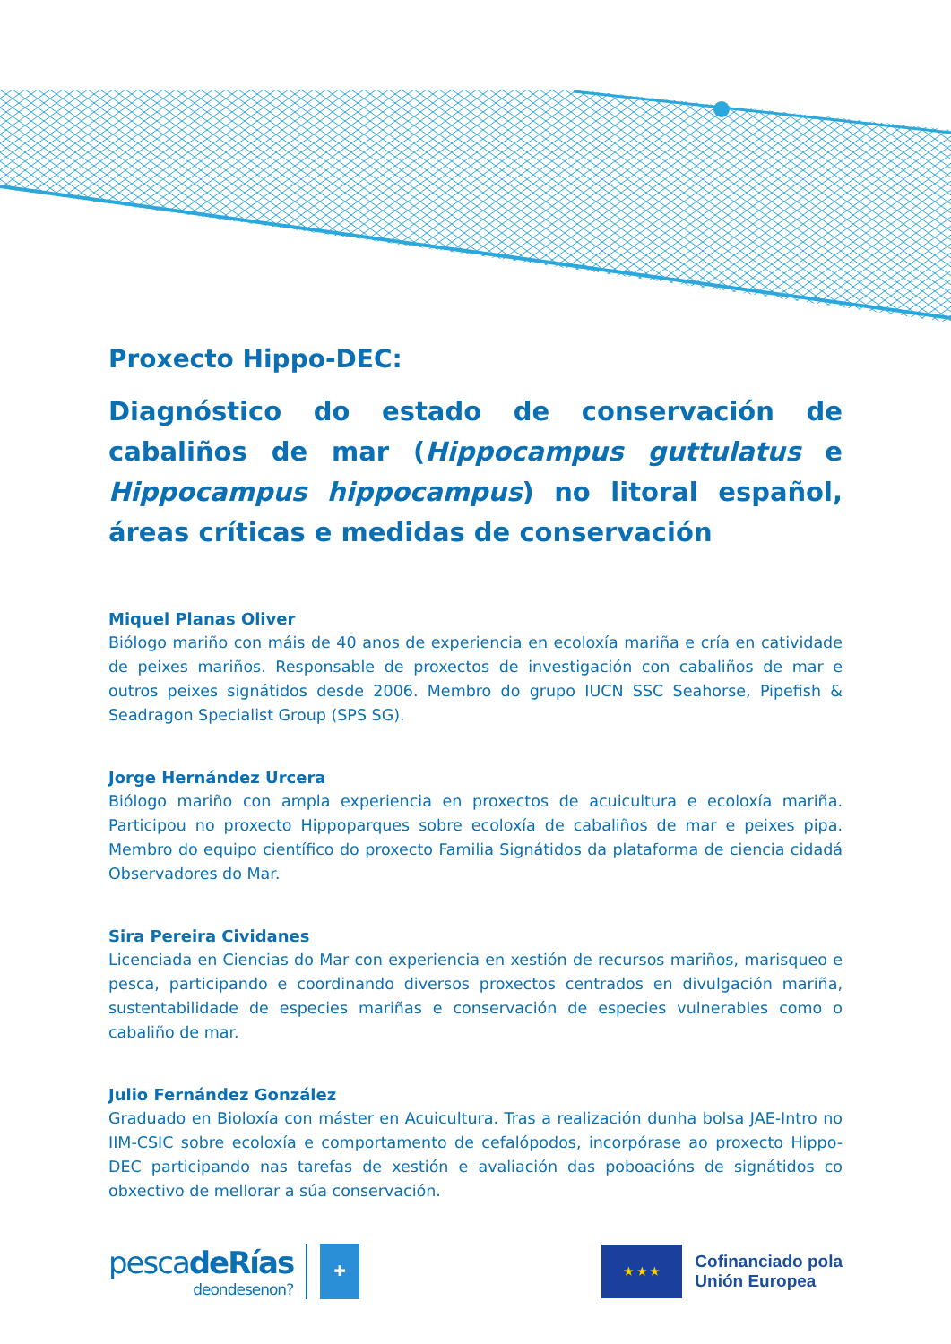Proxecto Hippo-DEC:
Diagnóstico do estado de conservación de cabaliños de mar (Hippocampus guttulatus e Hippocampus hippocampus) no litoral español, áreas críticas e medidas de conservación
Miquel Planas Oliver
Biólogo mariño con máis de 40 anos de experiencia en ecoloxía mariña e cría en catividade de peixes mariños. Responsable de proxectos de investigación con cabaliños de mar e outros peixes signátidos desde 2006. Membro do grupo IUCN SSC Seahorse, Pipefish & Seadragon Specialist Group (SPS SG).
Jorge Hernández Urcera
Biólogo mariño con ampla experiencia en proxectos de acuicultura e ecoloxía mariña. Participou no proxecto Hippoparques sobre ecoloxía de cabaliños de mar e peixes pipa. Membro do equipo científico do proxecto Familia Signátidos da plataforma de ciencia cidadá Observadores do Mar.
Sira Pereira Cividanes
Licenciada en Ciencias do Mar con experiencia en xestión de recursos mariños, marisqueo e pesca, participando e coordinando diversos proxectos centrados en divulgación mariña, sustentabilidade de especies mariñas e conservación de especies vulnerables como o cabaliño de mar.
Julio Fernández González
Graduado en Bioloxía con máster en Acuicultura. Tras a realización dunha bolsa JAE-Intro no IIM-CSIC sobre ecoloxía e comportamento de cefalópodos, incorpórase ao proxecto Hippo-DEC participando nas tarefas de xestión e avaliación das poboacións de signátidos co obxectivo de mellorar a súa conservación.
pescadeRías
deondesenon?
✚
★ ★ ★
Cofinanciado pola
Unión Europea